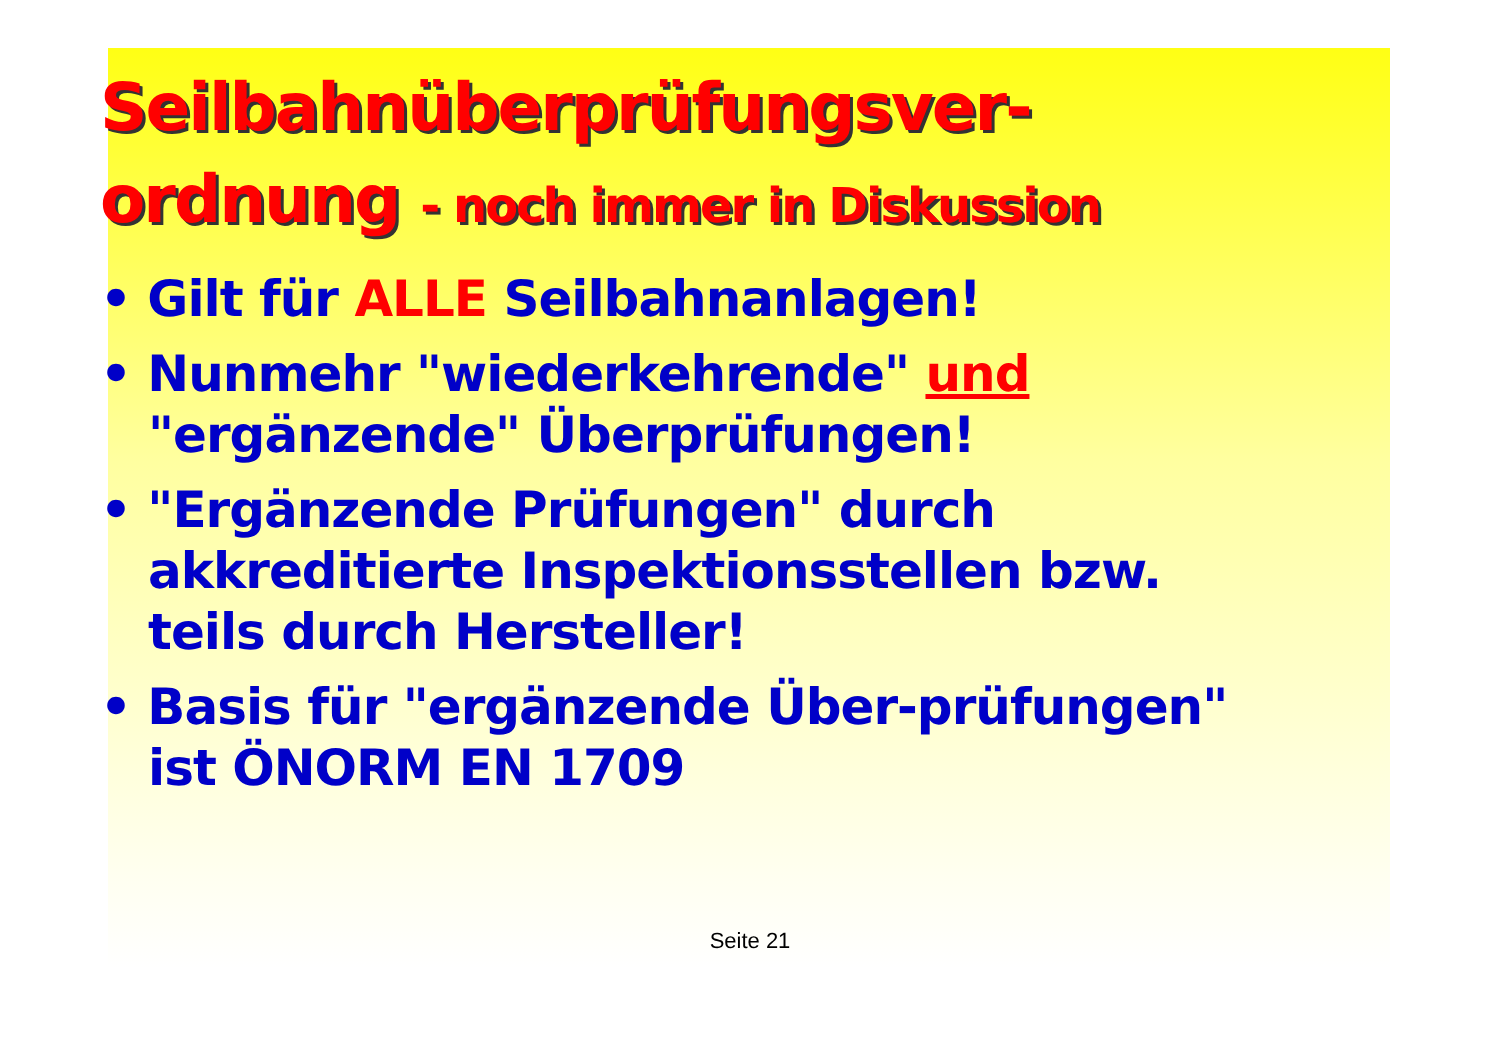Seilbahnüberprüfungsver-
ordnung - noch immer in Diskussion
• Gilt für ALLE Seilbahnanlagen!
• Nunmehr "wiederkehrende" und "ergänzende" Überprüfungen!
• "Ergänzende Prüfungen" durch akkreditierte Inspektionsstellen bzw. teils durch Hersteller!
• Basis für "ergänzende Über-prüfungen" ist ÖNORM EN 1709
Seite 21